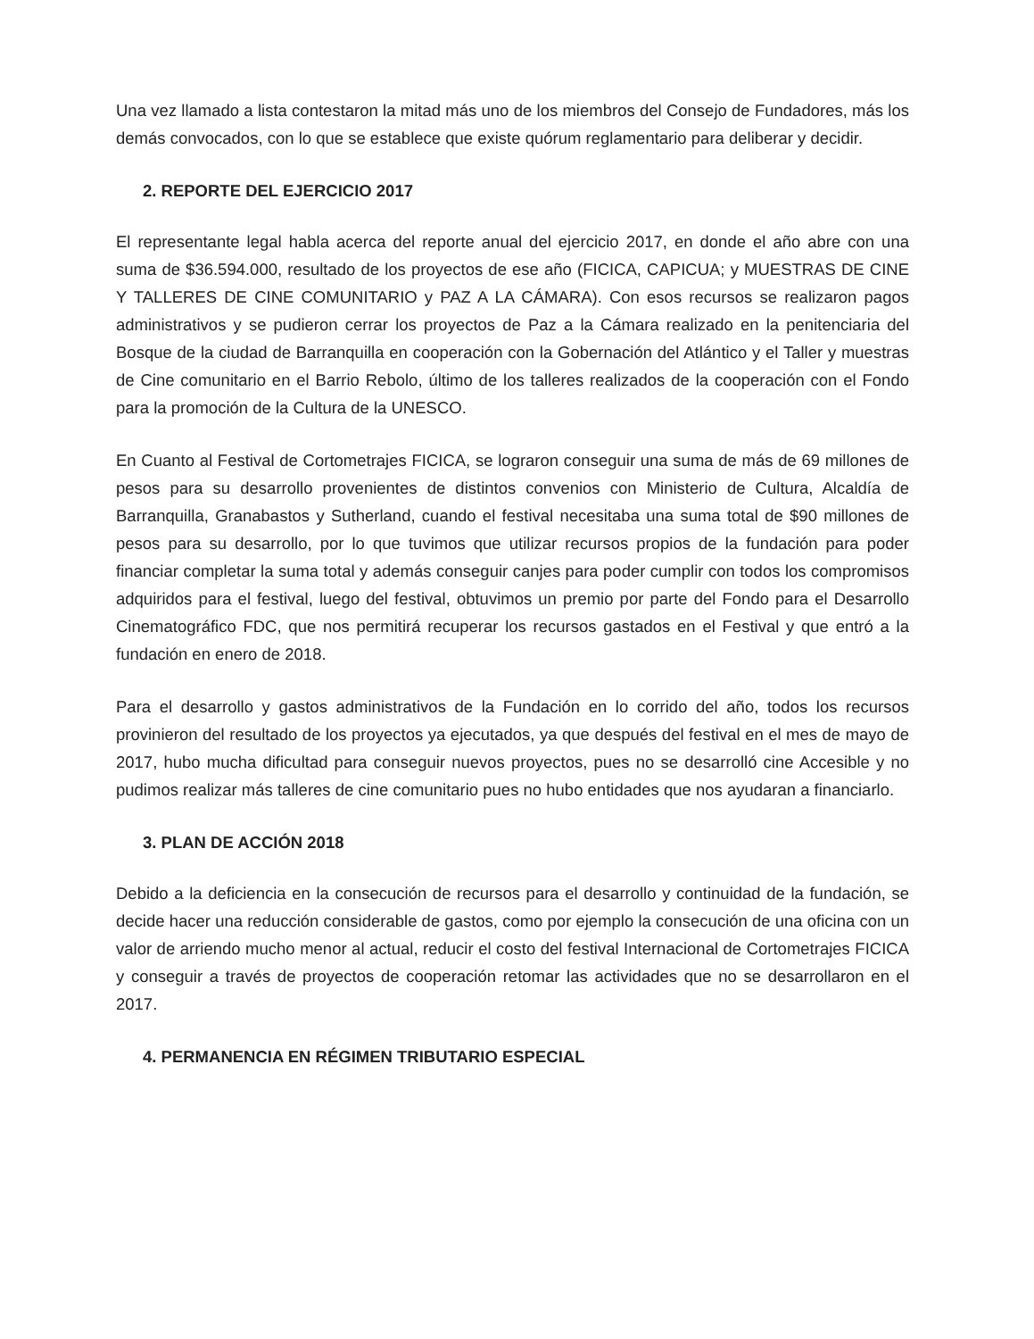Una vez llamado a lista contestaron la mitad más uno de los miembros del Consejo de Fundadores, más los demás convocados, con lo que se establece que existe quórum reglamentario para deliberar y decidir.
2. REPORTE DEL EJERCICIO 2017
El representante legal habla acerca del reporte anual del ejercicio 2017, en donde el año abre con una suma de $36.594.000, resultado de los proyectos de ese año (FICICA, CAPICUA; y MUESTRAS DE CINE Y TALLERES DE CINE COMUNITARIO y PAZ A LA CÁMARA). Con esos recursos se realizaron pagos administrativos y se pudieron cerrar los proyectos de Paz a la Cámara realizado en la penitenciaria del Bosque de la ciudad de Barranquilla en cooperación con la Gobernación del Atlántico y el Taller y muestras de Cine comunitario en el Barrio Rebolo, último de los talleres realizados de la cooperación con el Fondo para la promoción de la Cultura de la UNESCO.
En Cuanto al Festival de Cortometrajes FICICA, se lograron conseguir una suma de más de 69 millones de pesos para su desarrollo provenientes de distintos convenios con Ministerio de Cultura, Alcaldía de Barranquilla, Granabastos y Sutherland, cuando el festival necesitaba una suma total de $90 millones de pesos para su desarrollo, por lo que tuvimos que utilizar recursos propios de la fundación para poder financiar completar la suma total y además conseguir canjes para poder cumplir con todos los compromisos adquiridos para el festival, luego del festival, obtuvimos un premio por parte del Fondo para el Desarrollo Cinematográfico FDC, que nos permitirá recuperar los recursos gastados en el Festival y que entró a la fundación en enero de 2018.
Para el desarrollo y gastos administrativos de la Fundación en lo corrido del año, todos los recursos provinieron del resultado de los proyectos ya ejecutados, ya que después del festival en el mes de mayo de 2017, hubo mucha dificultad para conseguir nuevos proyectos, pues no se desarrolló cine Accesible y no pudimos realizar más talleres de cine comunitario pues no hubo entidades que nos ayudaran a financiarlo.
3. PLAN DE ACCIÓN 2018
Debido a la deficiencia en la consecución de recursos para el desarrollo y continuidad de la fundación, se decide hacer una reducción considerable de gastos, como por ejemplo la consecución de una oficina con un valor de arriendo mucho menor al actual, reducir el costo del festival Internacional de Cortometrajes FICICA y conseguir a través de proyectos de cooperación retomar las actividades que no se desarrollaron en el 2017.
4. PERMANENCIA EN RÉGIMEN TRIBUTARIO ESPECIAL